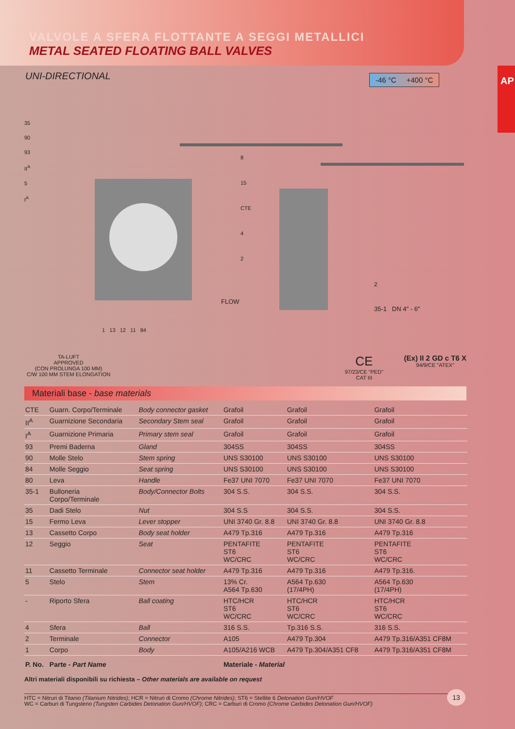VALVOLE A SFERA FLOTTANTE A SEGGI METALLICI
METAL SEATED FLOATING BALL VALVES
AP
UNI-DIRECTIONAL
-46 °C +400 °C
35
90
93
II<sup>A</sup>
5
I<sup>A</sup>
8
15
CTE
4
2
FLOW
2
35-1 DN 4" - 6"
1 13 12 11 84
TA-LUFT
APPROVED
(CON PROLUNGA 100 MM)
C/W 100 MM STEM ELONGATION
CE
97/23/CE "PED"
CAT III
(Ex) II 2 GD c T6 X
94/9/CE "ATEX"
Materiali base - base materials
| CTE | Guarn. Corpo/Terminale | Body connector gasket | Grafoil | Grafoil | Grafoil |
| II<sup>A</sup> | Guarnizione Secondaria | Secondary Stem seal | Grafoil | Grafoil | Grafoil |
| I<sup>A</sup> | Guarnizione Primaria | Primary stem seal | Grafoil | Grafoil | Grafoil |
| 93 | Premi Baderna | Gland | 304SS | 304SS | 304SS |
| 90 | Molle Stelo | Stem spring | UNS S30100 | UNS S30100 | UNS S30100 |
| 84 | Molle Seggio | Seat spring | UNS S30100 | UNS S30100 | UNS S30100 |
| 80 | Leva | Handle | Fe37 UNI 7070 | Fe37 UNI 7070 | Fe37 UNI 7070 |
| 35-1 | Bulloneria Corpo/Terminale | Body/Connector Bolts | 304 S.S. | 304 S.S. | 304 S.S. |
| 35 | Dadi Stelo | Nut | 304 S.S | 304 S.S. | 304 S.S. |
| 15 | Fermo Leva | Lever stopper | UNI 3740 Gr. 8.8 | UNI 3740 Gr. 8.8 | UNI 3740 Gr. 8.8 |
| 13 | Cassetto Corpo | Body seat holder | A479 Tp.316 | A479 Tp.316 | A479 Tp.316 |
| 12 | Seggio | Seat | PENTAFITE ST6 WC/CRC | PENTAFITE ST6 WC/CRC | PENTAFITE ST6 WC/CRC |
| 11 | Cassetto Terminale | Connector seat holder | A479 Tp.316 | A479 Tp.316 | A479 Tp.316. |
| 5 | Stelo | Stem | 13% Cr. A564 Tp.630 | A564 Tp.630 (17/4PH) | A564 Tp.630 (17/4PH) |
| - | Riporto Sfera | Ball coating | HTC/HCR ST6 WC/CRC | HTC/HCR ST6 WC/CRC | HTC/HCR ST6 WC/CRC |
| 4 | Sfera | Ball | 316 S.S. | Tp.316 S.S. | 316 S.S. |
| 2 | Terminale | Connector | A105 | A479 Tp.304 | A479 Tp.316/A351 CF8M |
| 1 | Corpo | Body | A105/A216 WCB | A479 Tp.304/A351 CF8 | A479 Tp.316/A351 CF8M |
| P. No. | Parte - Part Name | | Materiale - Material | | |
Altri materiali disponibili su richiesta – Other materials are available on request
HTC = Nitruri di Titanio (Titanium Nitrides); HCR = Nitruri di Cromo (Chrome Nitrides); ST6 = Stellite 6 Detonation Gun/HVOF
WC = Carburi di Tungsteno (Tungsten Carbides Detonation Gun/HVOF); CRC = Carburi di Cromo (Chrome Carbides Detonation Gun/HVOF)
13